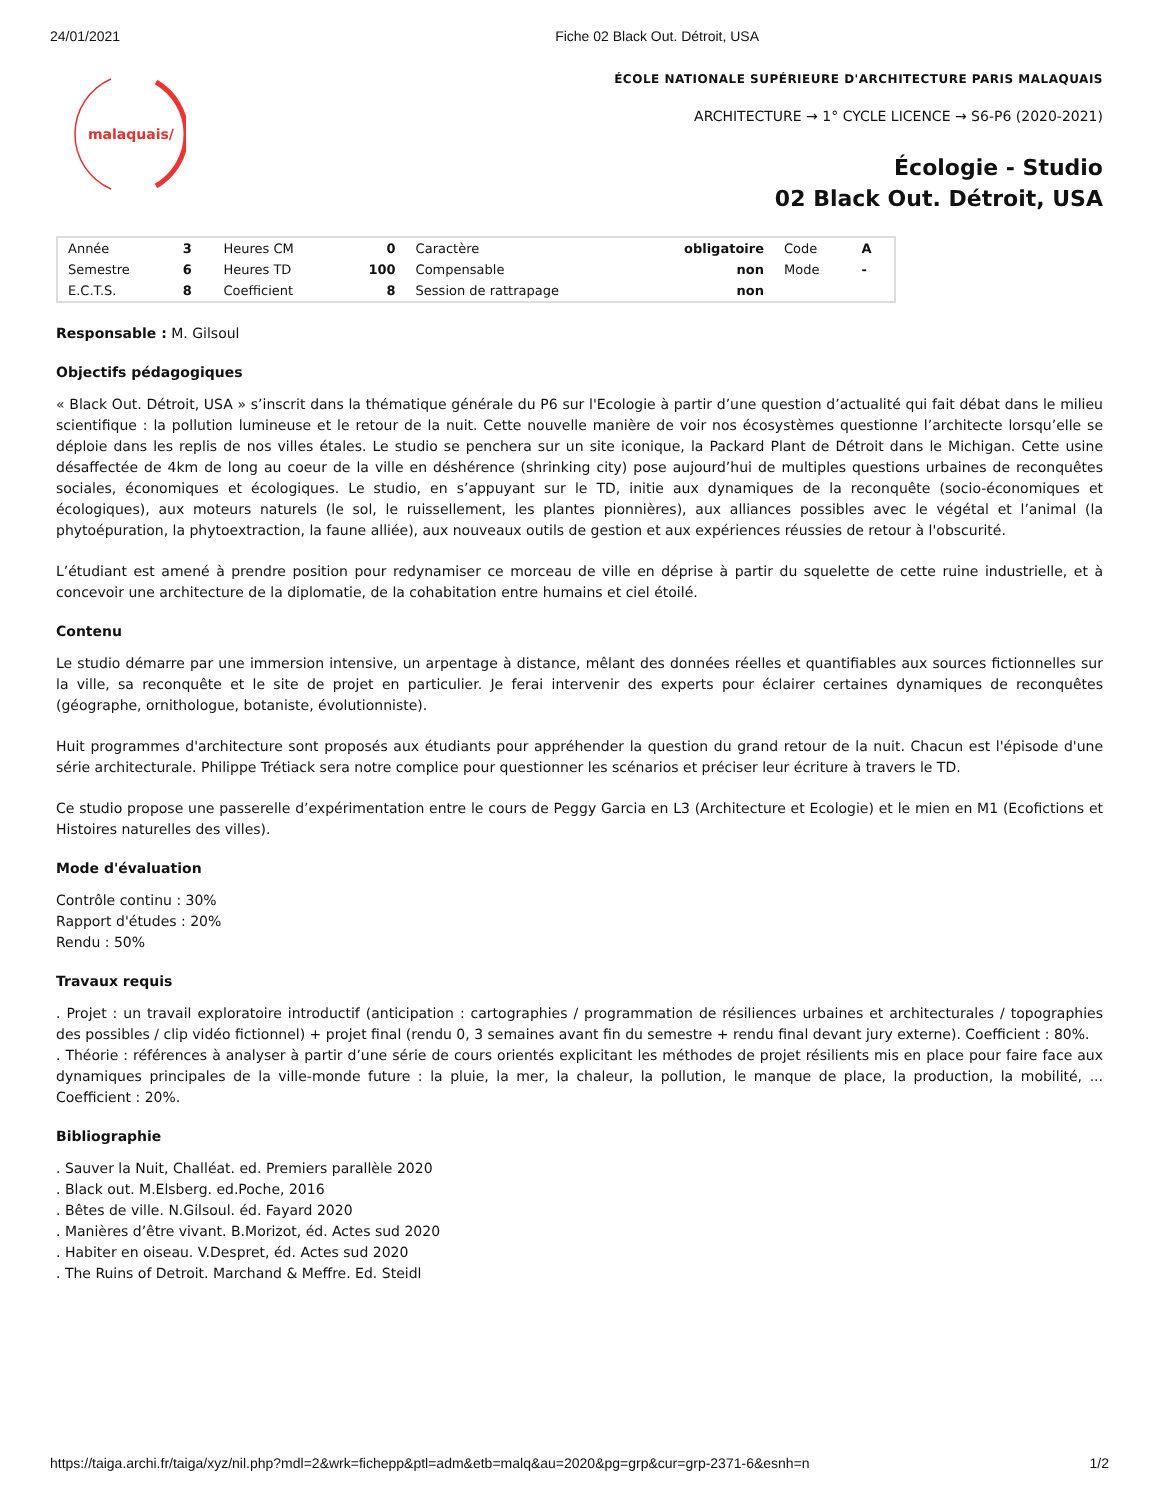24/01/2021 Fiche 02 Black Out. Détroit, USA
malaquais/
ÉCOLE NATIONALE SUPÉRIEURE D'ARCHITECTURE PARIS MALAQUAIS
ARCHITECTURE → 1° CYCLE LICENCE → S6-P6 (2020-2021)
Écologie - Studio
02 Black Out. Détroit, USA
| Année | 3 | Heures CM | 0 | Caractère | obligatoire | Code | A |
| Semestre | 6 | Heures TD | 100 | Compensable | non | Mode | - |
| E.C.T.S. | 8 | Coefficient | 8 | Session de rattrapage | non | | |
Responsable : M. Gilsoul
Objectifs pédagogiques
« Black Out. Détroit, USA » s’inscrit dans la thématique générale du P6 sur l'Ecologie à partir d’une question d’actualité qui fait débat dans le milieu scientifique : la pollution lumineuse et le retour de la nuit. Cette nouvelle manière de voir nos écosystèmes questionne l’architecte lorsqu’elle se déploie dans les replis de nos villes étales. Le studio se penchera sur un site iconique, la Packard Plant de Détroit dans le Michigan. Cette usine désaffectée de 4km de long au coeur de la ville en déshérence (shrinking city) pose aujourd’hui de multiples questions urbaines de reconquêtes sociales, économiques et écologiques. Le studio, en s’appuyant sur le TD, initie aux dynamiques de la reconquête (socio-économiques et écologiques), aux moteurs naturels (le sol, le ruissellement, les plantes pionnières), aux alliances possibles avec le végétal et l’animal (la phytoépuration, la phytoextraction, la faune alliée), aux nouveaux outils de gestion et aux expériences réussies de retour à l'obscurité.
L’étudiant est amené à prendre position pour redynamiser ce morceau de ville en déprise à partir du squelette de cette ruine industrielle, et à concevoir une architecture de la diplomatie, de la cohabitation entre humains et ciel étoilé.
Contenu
Le studio démarre par une immersion intensive, un arpentage à distance, mêlant des données réelles et quantifiables aux sources fictionnelles sur la ville, sa reconquête et le site de projet en particulier. Je ferai intervenir des experts pour éclairer certaines dynamiques de reconquêtes (géographe, ornithologue, botaniste, évolutionniste).
Huit programmes d'architecture sont proposés aux étudiants pour appréhender la question du grand retour de la nuit. Chacun est l'épisode d'une série architecturale. Philippe Trétiack sera notre complice pour questionner les scénarios et préciser leur écriture à travers le TD.
Ce studio propose une passerelle d’expérimentation entre le cours de Peggy Garcia en L3 (Architecture et Ecologie) et le mien en M1 (Ecofictions et Histoires naturelles des villes).
Mode d'évaluation
Contrôle continu : 30%
Rapport d'études : 20%
Rendu : 50%
Travaux requis
. Projet : un travail exploratoire introductif (anticipation : cartographies / programmation de résiliences urbaines et architecturales / topographies des possibles / clip vidéo fictionnel) + projet final (rendu 0, 3 semaines avant fin du semestre + rendu final devant jury externe). Coefficient : 80%.
. Théorie : références à analyser à partir d’une série de cours orientés explicitant les méthodes de projet résilients mis en place pour faire face aux dynamiques principales de la ville-monde future : la pluie, la mer, la chaleur, la pollution, le manque de place, la production, la mobilité, ... Coefficient : 20%.
Bibliographie
. Sauver la Nuit, Challéat. ed. Premiers parallèle 2020
. Black out. M.Elsberg. ed.Poche, 2016
. Bêtes de ville. N.Gilsoul. éd. Fayard 2020
. Manières d’être vivant. B.Morizot, éd. Actes sud 2020
. Habiter en oiseau. V.Despret, éd. Actes sud 2020
. The Ruins of Detroit. Marchand & Meffre. Ed. Steidl
https://taiga.archi.fr/taiga/xyz/nil.php?mdl=2&wrk=fichepp&ptl=adm&etb=malq&au=2020&pg=grp&cur=grp-2371-6&esnh=n 1/2